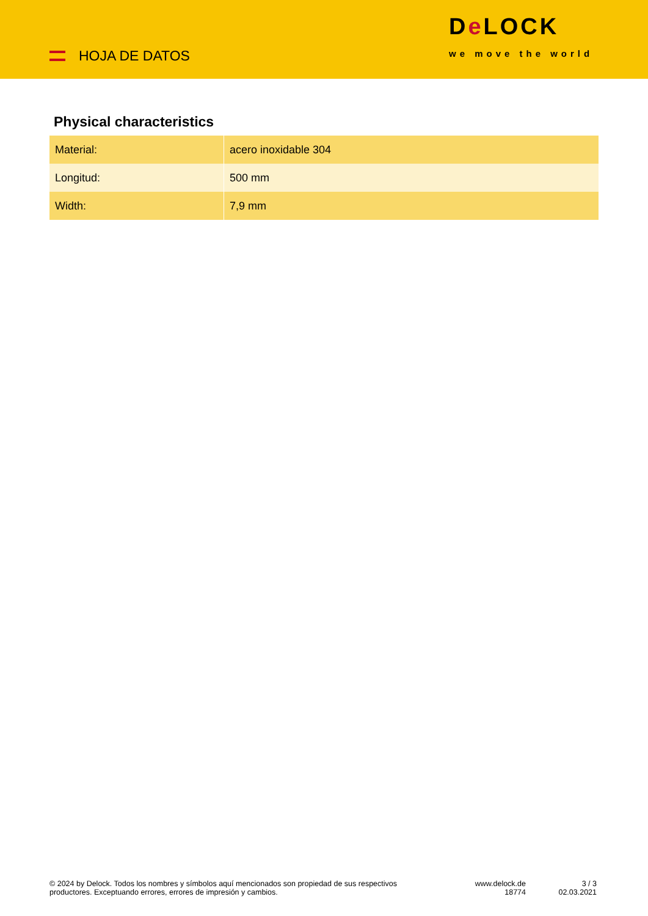HOJA DE DATOS
De LOCK
we move the world
Physical characteristics
| Material: | acero inoxidable 304 |
| Longitud: | 500 mm |
| Width: | 7,9 mm |
© 2024 by Delock. Todos los nombres y símbolos aquí mencionados son propiedad de sus respectivos productores. Exceptuando errores, errores de impresión y cambios.
www.delock.de
18774
3 / 3
02.03.2021